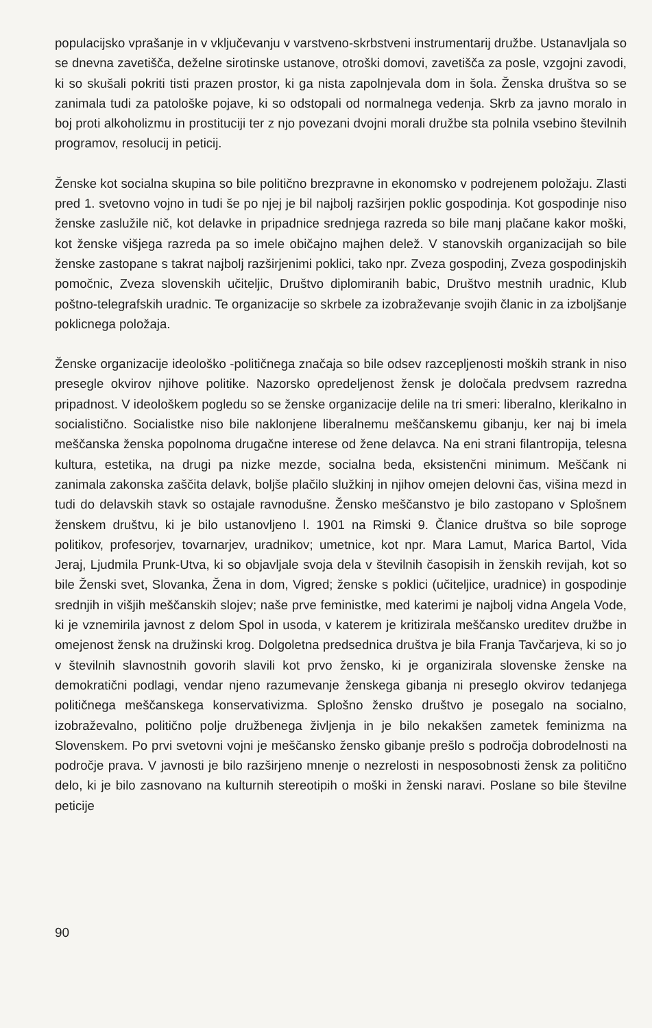populacijsko vprašanje in v vključevanju v varstveno-skrbstveni instrumentarij družbe. Ustanavljala so se dnevna zavetišča, deželne sirotinske ustanove, otroški domovi, zavetišča za posle, vzgojni zavodi, ki so skušali pokriti tisti prazen prostor, ki ga nista zapolnjevala dom in šola. Ženska društva so se zanimala tudi za patološke pojave, ki so odstopali od normalnega vedenja. Skrb za javno moralo in boj proti alkoholizmu in prostituciji ter z njo povezani dvojni morali družbe sta polnila vsebino številnih programov, resolucij in peticij.
Ženske kot socialna skupina so bile politično brezpravne in ekonomsko v podrejenem položaju. Zlasti pred 1. svetovno vojno in tudi še po njej je bil najbolj razširjen poklic gospodinja. Kot gospodinje niso ženske zaslužile nič, kot delavke in pripadnice srednjega razreda so bile manj plačane kakor moški, kot ženske višjega razreda pa so imele običajno majhen delež. V stanovskih organizacijah so bile ženske zastopane s takrat najbolj razširjenimi poklici, tako npr. Zveza gospodinj, Zveza gospodinjskih pomočnic, Zveza slovenskih učiteljic, Društvo diplomiranih babic, Društvo mestnih uradnic, Klub poštno-telegrafskih uradnic. Te organizacije so skrbele za izobraževanje svojih članic in za izboljšanje poklicnega položaja.
Ženske organizacije ideološko -političnega značaja so bile odsev razcepljenosti moških strank in niso presegle okvirov njihove politike. Nazorsko opredeljenost žensk je določala predvsem razredna pripadnost. V ideološkem pogledu so se ženske organizacije delile na tri smeri: liberalno, klerikalno in socialistično. Socialistke niso bile naklonjene liberalnemu meščanskemu gibanju, ker naj bi imela meščanska ženska popolnoma drugačne interese od žene delavca. Na eni strani filantropija, telesna kultura, estetika, na drugi pa nizke mezde, socialna beda, eksistenčni minimum. Meščank ni zanimala zakonska zaščita delavk, boljše plačilo služkinj in njihov omejen delovni čas, višina mezd in tudi do delavskih stavk so ostajale ravnodušne. Žensko meščanstvo je bilo zastopano v Splošnem ženskem društvu, ki je bilo ustanovljeno l. 1901 na Rimski 9. Članice društva so bile soproge politikov, profesorjev, tovarnarjev, uradnikov; umetnice, kot npr. Mara Lamut, Marica Bartol, Vida Jeraj, Ljudmila Prunk-Utva, ki so objavljale svoja dela v številnih časopisih in ženskih revijah, kot so bile Ženski svet, Slovanka, Žena in dom, Vigred; ženske s poklici (učiteljice, uradnice) in gospodinje srednjih in višjih meščanskih slojev; naše prve feministke, med katerimi je najbolj vidna Angela Vode, ki je vznemirila javnost z delom Spol in usoda, v katerem je kritizirala meščansko ureditev družbe in omejenost žensk na družinski krog. Dolgoletna predsednica društva je bila Franja Tavčarjeva, ki so jo v številnih slavnostnih govorih slavili kot prvo žensko, ki je organizirala slovenske ženske na demokratični podlagi, vendar njeno razumevanje ženskega gibanja ni preseglo okvirov tedanjega političnega meščanskega konservativizma. Splošno žensko društvo je posegalo na socialno, izobraževalno, politično polje družbenega življenja in je bilo nekakšen zametek feminizma na Slovenskem. Po prvi svetovni vojni je meščansko žensko gibanje prešlo s področja dobrodelnosti na področje prava. V javnosti je bilo razširjeno mnenje o nezrelosti in nesposobnosti žensk za politično delo, ki je bilo zasnovano na kulturnih stereotipih o moški in ženski naravi. Poslane so bile številne peticije
90